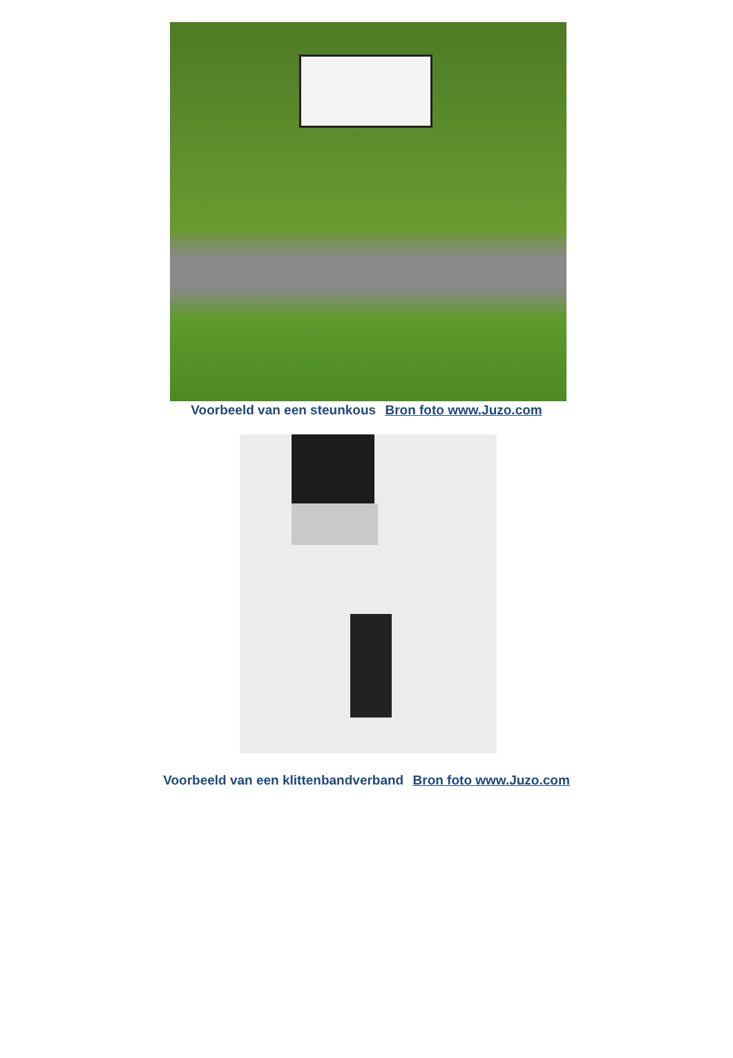Voorbeeld van een steunkous Bron foto www.Juzo.com
Voorbeeld van een klittenbandverband Bron foto www.Juzo.com